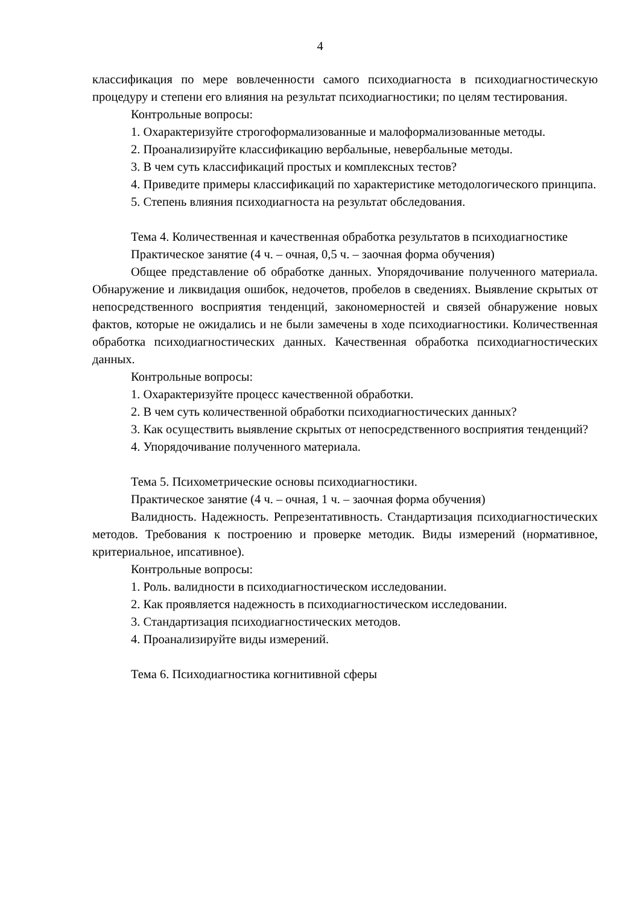4
классификация по мере вовлеченности самого психодиагноста в психодиагностическую процедуру и степени его влияния на результат психодиагностики; по целям тестирования.
Контрольные вопросы:
1. Охарактеризуйте строгоформализованные и малоформализованные методы.
2. Проанализируйте классификацию вербальные, невербальные методы.
3. В чем суть классификаций простых и комплексных тестов?
4. Приведите примеры классификаций по характеристике методологического принципа.
5. Степень влияния психодиагноста на результат обследования.
Тема 4. Количественная и качественная обработка результатов в психодиагностике
Практическое занятие (4 ч. – очная, 0,5 ч. – заочная форма обучения)
Общее представление об обработке данных. Упорядочивание полученного материала. Обнаружение и ликвидация ошибок, недочетов, пробелов в сведениях. Выявление скрытых от непосредственного восприятия тенденций, закономерностей и связей обнаружение новых фактов, которые не ожидались и не были замечены в ходе психодиагностики. Количественная обработка психодиагностических данных. Качественная обработка психодиагностических данных.
Контрольные вопросы:
1. Охарактеризуйте процесс качественной обработки.
2. В чем суть количественной обработки психодиагностических данных?
3. Как осуществить выявление скрытых от непосредственного восприятия тенденций?
4. Упорядочивание полученного материала.
Тема 5. Психометрические основы психодиагностики.
Практическое занятие (4 ч. – очная, 1 ч. – заочная форма обучения)
Валидность. Надежность. Репрезентативность. Стандартизация психодиагностических методов. Требования к построению и проверке методик. Виды измерений (нормативное, критериальное, ипсативное).
Контрольные вопросы:
1. Роль. валидности в психодиагностическом исследовании.
2. Как проявляется надежность в психодиагностическом исследовании.
3. Стандартизация психодиагностических методов.
4. Проанализируйте виды измерений.
Тема 6. Психодиагностика когнитивной сферы